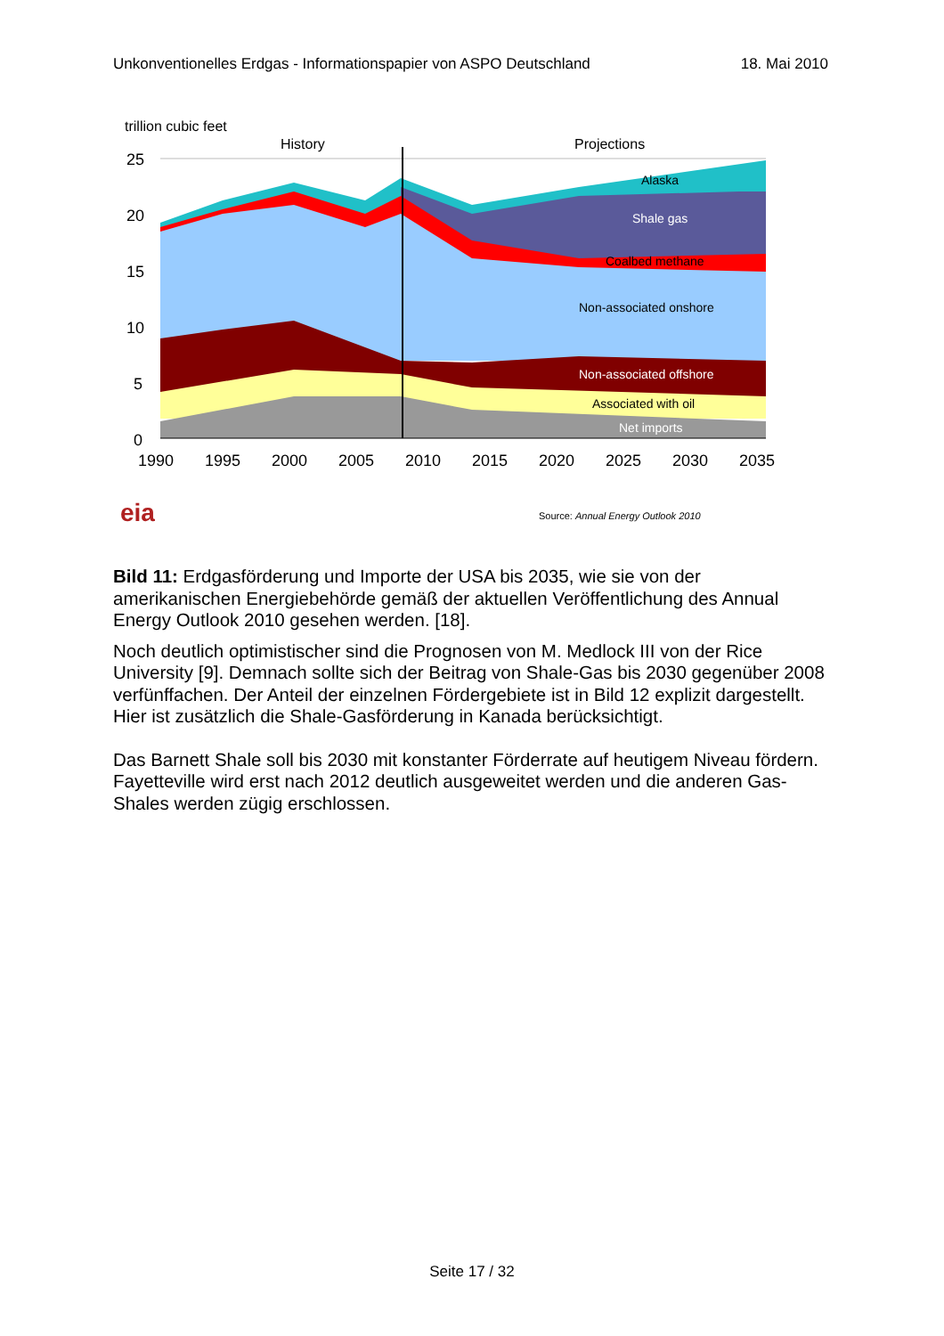Unkonventionelles Erdgas - Informationspapier von ASPO Deutschland 18. Mai 2010
trillion cubic feet
History
Projections
25
20
15
10
5
0
Alaska
Shale gas
Coalbed methane
Non-associated onshore
Non-associated offshore
Associated with oil
Net imports
1990
1995
2000
2005
2010
2015
2020
2025
2030
2035
eia
Source: Annual Energy Outlook 2010
Bild 11: Erdgasförderung und Importe der USA bis 2035, wie sie von der amerikanischen Energiebehörde gemäß der aktuellen Veröffentlichung des Annual Energy Outlook 2010 gesehen werden. [18].
Noch deutlich optimistischer sind die Prognosen von M. Medlock III von der Rice University [9]. Demnach sollte sich der Beitrag von Shale-Gas bis 2030 gegenüber 2008 verfünffachen. Der Anteil der einzelnen Fördergebiete ist in Bild 12 explizit dargestellt. Hier ist zusätzlich die Shale-Gasförderung in Kanada berücksichtigt.
Das Barnett Shale soll bis 2030 mit konstanter Förderrate auf heutigem Niveau fördern. Fayetteville wird erst nach 2012 deutlich ausgeweitet werden und die anderen Gas-Shales werden zügig erschlossen.
Seite 17 / 32